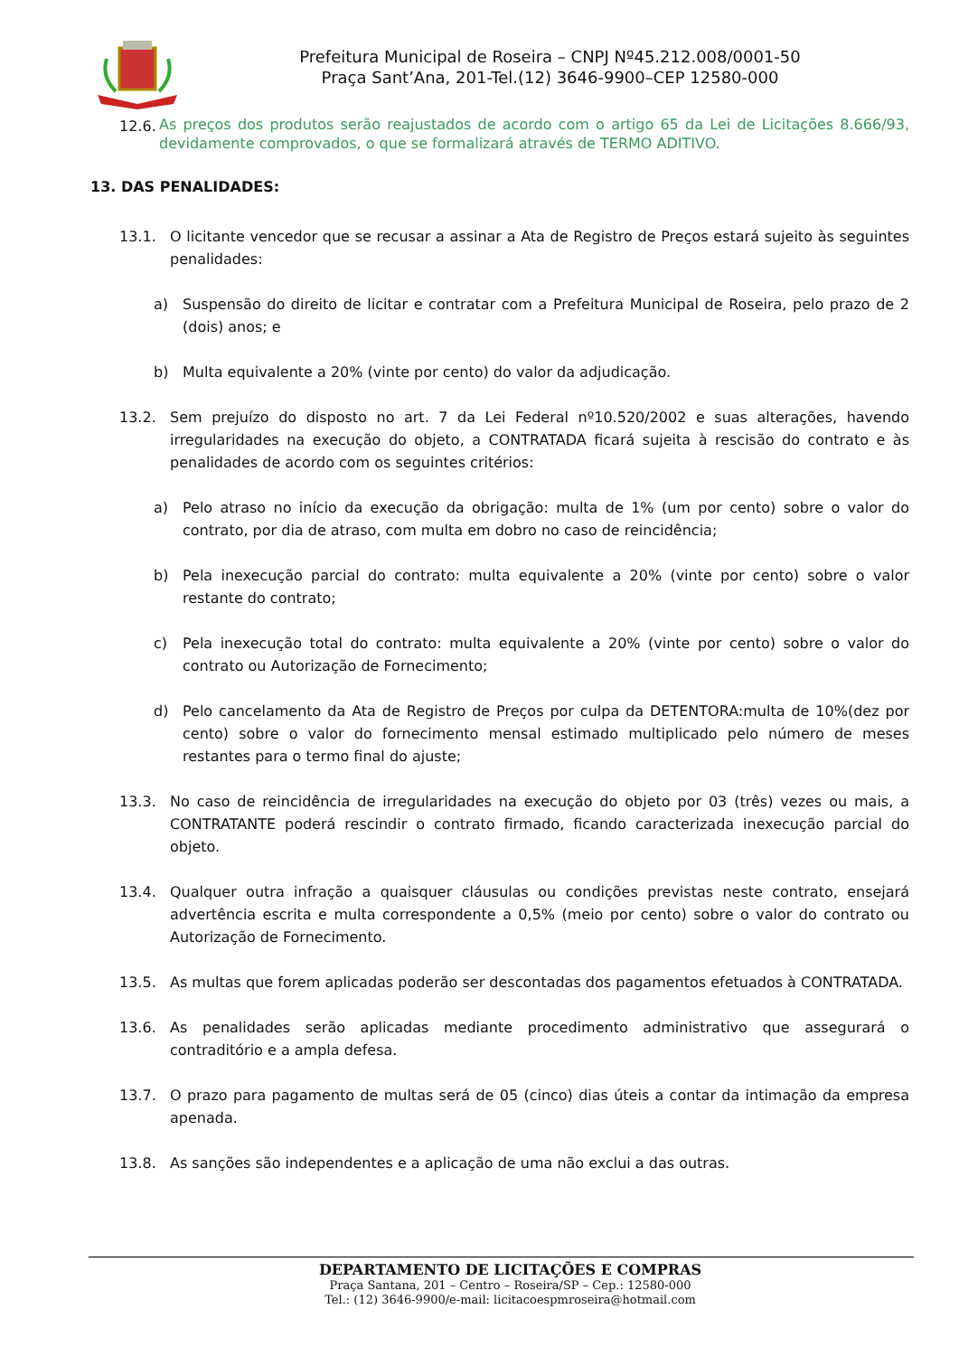Prefeitura Municipal de Roseira – CNPJ Nº45.212.008/0001-50
Praça Sant’Ana, 201-Tel.(12) 3646-9900–CEP 12580-000
12.6. As preços dos produtos serão reajustados de acordo com o artigo 65 da Lei de Licitações 8.666/93, devidamente comprovados, o que se formalizará através de TERMO ADITIVO.
13. DAS PENALIDADES:
13.1. O licitante vencedor que se recusar a assinar a Ata de Registro de Preços estará sujeito às seguintes penalidades:
a) Suspensão do direito de licitar e contratar com a Prefeitura Municipal de Roseira, pelo prazo de 2 (dois) anos; e
b) Multa equivalente a 20% (vinte por cento) do valor da adjudicação.
13.2. Sem prejuízo do disposto no art. 7 da Lei Federal nº10.520/2002 e suas alterações, havendo irregularidades na execução do objeto, a CONTRATADA ficará sujeita à rescisão do contrato e às penalidades de acordo com os seguintes critérios:
a) Pelo atraso no início da execução da obrigação: multa de 1% (um por cento) sobre o valor do contrato, por dia de atraso, com multa em dobro no caso de reincidência;
b) Pela inexecução parcial do contrato: multa equivalente a 20% (vinte por cento) sobre o valor restante do contrato;
c) Pela inexecução total do contrato: multa equivalente a 20% (vinte por cento) sobre o valor do contrato ou Autorização de Fornecimento;
d) Pelo cancelamento da Ata de Registro de Preços por culpa da DETENTORA:multa de 10%(dez por cento) sobre o valor do fornecimento mensal estimado multiplicado pelo número de meses restantes para o termo final do ajuste;
13.3. No caso de reincidência de irregularidades na execução do objeto por 03 (três) vezes ou mais, a CONTRATANTE poderá rescindir o contrato firmado, ficando caracterizada inexecução parcial do objeto.
13.4. Qualquer outra infração a quaisquer cláusulas ou condições previstas neste contrato, ensejará advertência escrita e multa correspondente a 0,5% (meio por cento) sobre o valor do contrato ou Autorização de Fornecimento.
13.5. As multas que forem aplicadas poderão ser descontadas dos pagamentos efetuados à CONTRATADA.
13.6. As penalidades serão aplicadas mediante procedimento administrativo que assegurará o contraditório e a ampla defesa.
13.7. O prazo para pagamento de multas será de 05 (cinco) dias úteis a contar da intimação da empresa apenada.
13.8. As sanções são independentes e a aplicação de uma não exclui a das outras.
DEPARTAMENTO DE LICITAÇÕES E COMPRAS
Praça Santana, 201 – Centro – Roseira/SP – Cep.: 12580-000
Tel.: (12) 3646-9900/e-mail: licitacoespmroseira@hotmail.com